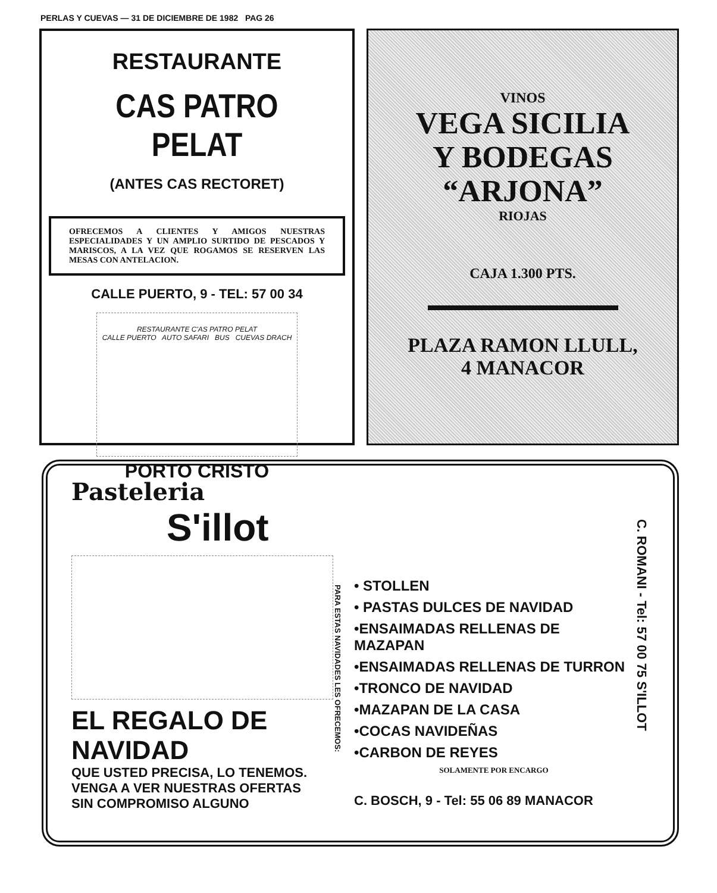PERLAS Y CUEVAS — 31 DE DICIEMBRE DE 1982 PAG 26
RESTAURANTE
CAS PATRO PELAT
(ANTES CAS RECTORET)
OFRECEMOS A CLIENTES Y AMIGOS NUESTRAS ESPECIALIDADES Y UN AMPLIO SURTIDO DE PESCADOS Y MARISCOS, A LA VEZ QUE ROGAMOS SE RESERVEN LAS MESAS CON ANTELACION.
CALLE PUERTO, 9 - TEL: 57 00 34
RESTAURANTE C'AS PATRO PELAT
CALLE PUERTO AUTO SAFARI BUS CUEVAS DRACH
PORTO CRISTO
VINOS
VEGA SICILIA
Y BODEGAS
“ARJONA”
RIOJAS
CAJA 1.300 PTS.
PLAZA RAMON LLULL,
4 MANACOR
Pasteleria
S'illot
EL REGALO DE NAVIDAD
QUE USTED PRECISA, LO TENEMOS.
VENGA A VER NUESTRAS OFERTAS
SIN COMPROMISO ALGUNO
PARA ESTAS NAVIDADES LES OFRECEMOS:
• STOLLEN
• PASTAS DULCES DE NAVIDAD
•ENSAIMADAS RELLENAS DE MAZAPAN
•ENSAIMADAS RELLENAS DE TURRON
•TRONCO DE NAVIDAD
•MAZAPAN DE LA CASA
•COCAS NAVIDEÑAS
•CARBON DE REYES
SOLAMENTE POR ENCARGO
C. BOSCH, 9 - Tel: 55 06 89 MANACOR
C. ROMANI - Tel: 57 00 75 S'ILLOT